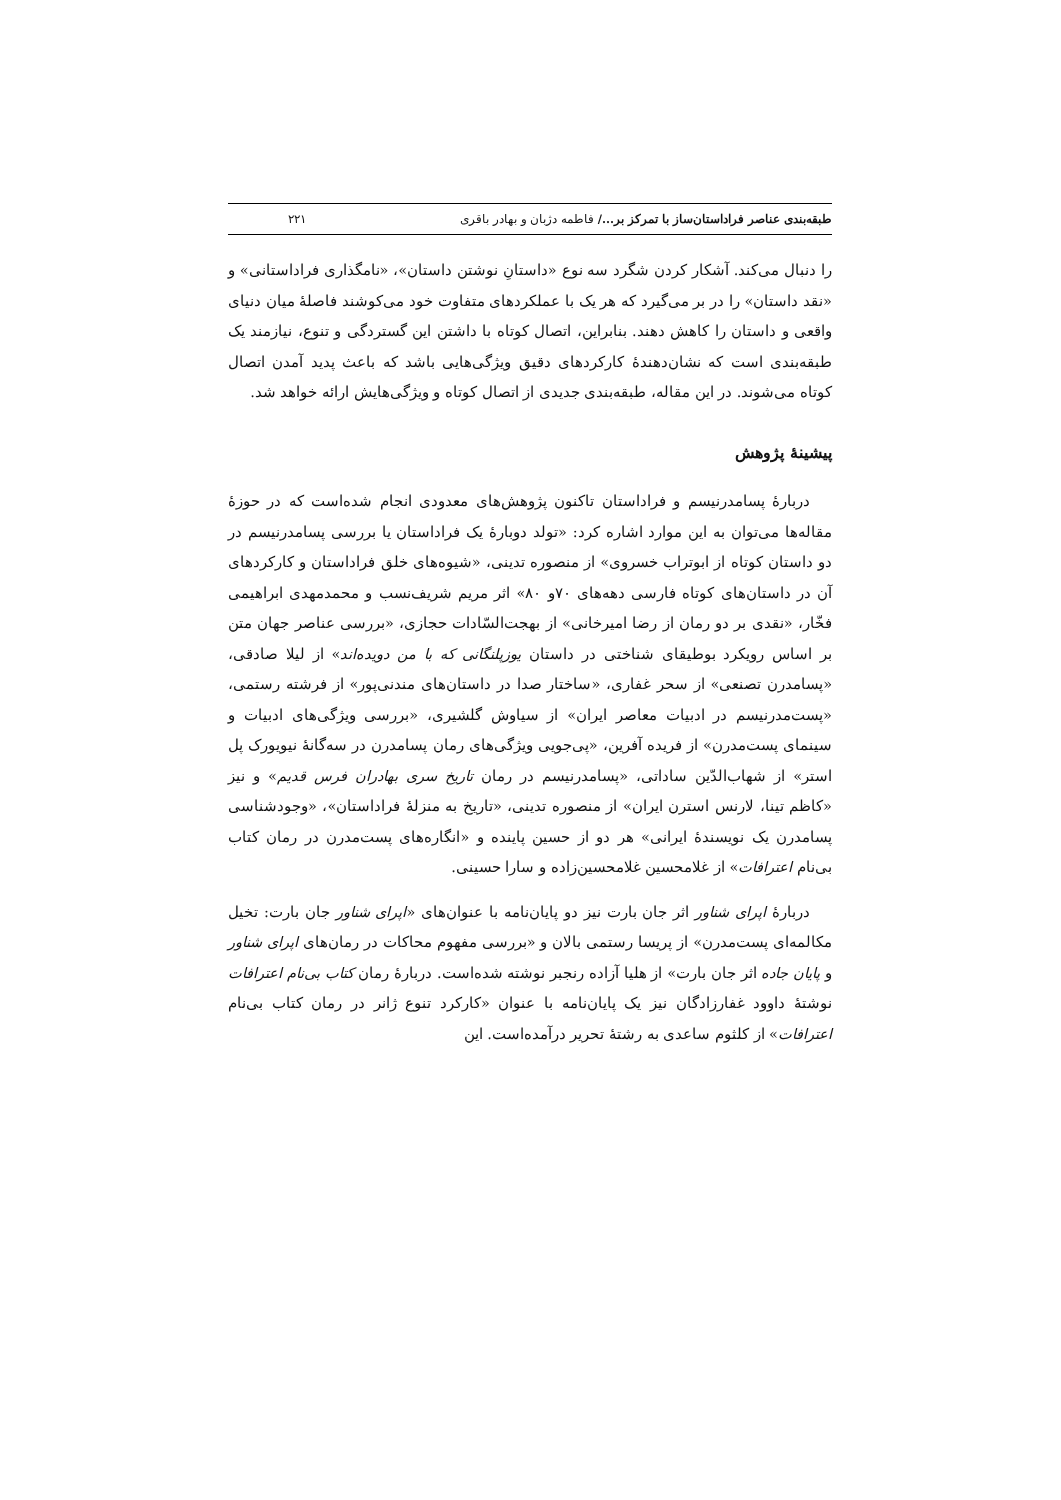طبقه‌بندی عناصر فراداستان‌ساز با تمرکز بر.../ فاطمه دژبان و بهادر باقری ۲۲۱
را دنبال می‌کند. آشکار کردن شگرد سه نوع «داستانِ نوشتن داستان»، «نامگذاری فراداستانی» و «نقد داستان» را در بر می‌گیرد که هر یک با عملکردهای متفاوت خود می‌کوشند فاصلهٔ میان دنیای واقعی و داستان را کاهش دهند. بنابراین، اتصال کوتاه با داشتن این گستردگی و تنوع، نیازمند یک طبقه‌بندی است که نشان‌دهندهٔ کارکردهای دقیق ویژگی‌هایی باشد که باعث پدید آمدن اتصال کوتاه می‌شوند. در این مقاله، طبقه‌بندی جدیدی از اتصال کوتاه و ویژگی‌هایش ارائه خواهد شد.
پیشینهٔ پژوهش
دربارهٔ پسامدرنیسم و فراداستان تاکنون پژوهش‌های معدودی انجام شده‌است که در حوزهٔ مقاله‌ها می‌توان به این موارد اشاره کرد: «تولد دوبارهٔ یک فراداستان یا بررسی پسامدرنیسم در دو داستان کوتاه از ابوتراب خسروی» از منصوره تدینی، «شیوه‌های خلق فراداستان و کارکردهای آن در داستان‌های کوتاه فارسی دهه‌های ۷۰و ۸۰» اثر مریم شریف‌نسب و محمدمهدی ابراهیمی فخّار، «نقدی بر دو رمان از رضا امیرخانی» از بهجت‌السّادات حجازی، «بررسی عناصر جهان متن بر اساس رویکرد بوطیقای شناختی در داستان یوزپلنگانی که با من دویده‌اند» از لیلا صادقی، «پسامدرن تصنعی» از سحر غفاری، «ساختار صدا در داستان‌های مندنی‌پور» از فرشته رستمی، «پست‌مدرنیسم در ادبیات معاصر ایران» از سیاوش گلشیری، «بررسی ویژگی‌های ادبیات و سینمای پست‌مدرن» از فریده آفرین، «پی‌جویی ویژگی‌های رمان پسامدرن در سه‌گانهٔ نیویورک پل استر» از شهاب‌الدّین ساداتی، «پسامدرنیسم در رمان تاریخ سری بهادران فرس قدیم» و نیز «کاظم تینا، لارنس استرن ایران» از منصوره تدینی، «تاریخ به منزلهٔ فراداستان»، «وجودشناسی پسامدرن یک نویسندهٔ ایرانی» هر دو از حسین پاینده و «انگاره‌های پست‌مدرن در رمان کتاب بی‌نام اعترافات» از غلامحسین غلامحسین‌زاده و سارا حسینی.
دربارهٔ اپرای شناور اثر جان بارت نیز دو پایان‌نامه با عنوان‌های «اپرای شناور جان بارت: تخیل مکالمه‌ای پست‌مدرن» از پریسا رستمی بالان و «بررسی مفهوم محاکات در رمان‌های اپرای شناور و پایان جاده اثر جان بارت» از هلیا آزاده رنجبر نوشته شده‌است. دربارهٔ رمان کتاب بی‌نام اعترافات نوشتهٔ داوود غفارزادگان نیز یک پایان‌نامه با عنوان «کارکرد تنوع ژانر در رمان کتاب بی‌نام اعترافات» از کلثوم ساعدی به رشتهٔ تحریر درآمده‌است. این